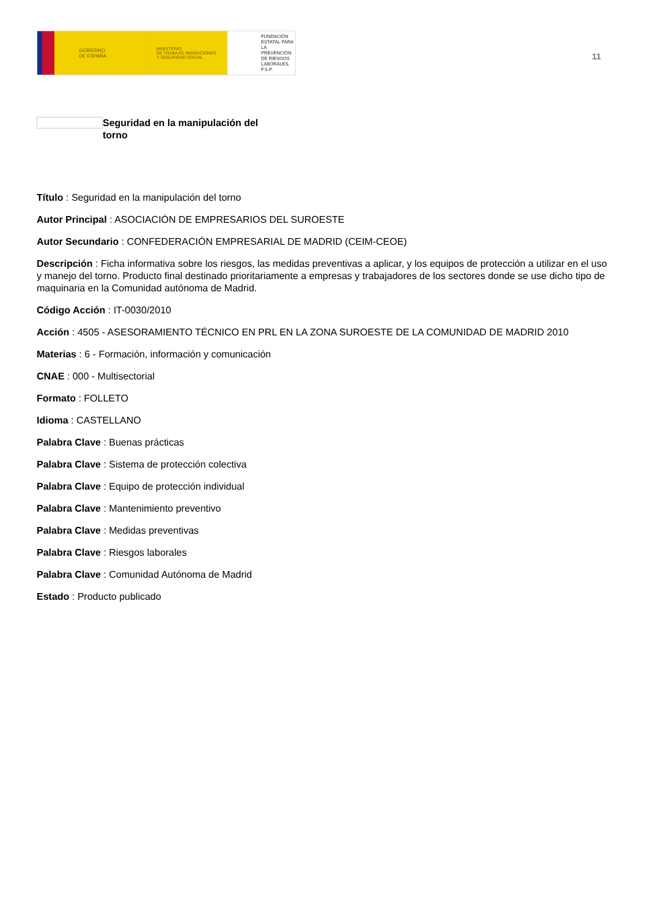GOBIERNO
DE ESPAÑA
MINISTERIO
DE TRABAJO, MIGRACIONES
Y SEGURIDAD SOCIAL
FUNDACIÓN
ESTATAL PARA
LA PREVENCIÓN
DE RIESGOS
LABORALES, F.S.P.
11
Seguridad en la manipulación del torno
Título : Seguridad en la manipulación del torno
Autor Principal : ASOCIACIÓN DE EMPRESARIOS DEL SUROESTE
Autor Secundario : CONFEDERACIÓN EMPRESARIAL DE MADRID (CEIM-CEOE)
Descripción : Ficha informativa sobre los riesgos, las medidas preventivas a aplicar, y los equipos de protección a utilizar en el uso y manejo del torno. Producto final destinado prioritariamente a empresas y trabajadores de los sectores donde se use dicho tipo de maquinaria en la Comunidad autónoma de Madrid.
Código Acción : IT-0030/2010
Acción : 4505 - ASESORAMIENTO TÉCNICO EN PRL EN LA ZONA SUROESTE DE LA COMUNIDAD DE MADRID 2010
Materias : 6 - Formación, información y comunicación
CNAE : 000 - Multisectorial
Formato : FOLLETO
Idioma : CASTELLANO
Palabra Clave : Buenas prácticas
Palabra Clave : Sistema de protección colectiva
Palabra Clave : Equipo de protección individual
Palabra Clave : Mantenimiento preventivo
Palabra Clave : Medidas preventivas
Palabra Clave : Riesgos laborales
Palabra Clave : Comunidad Autónoma de Madrid
Estado : Producto publicado